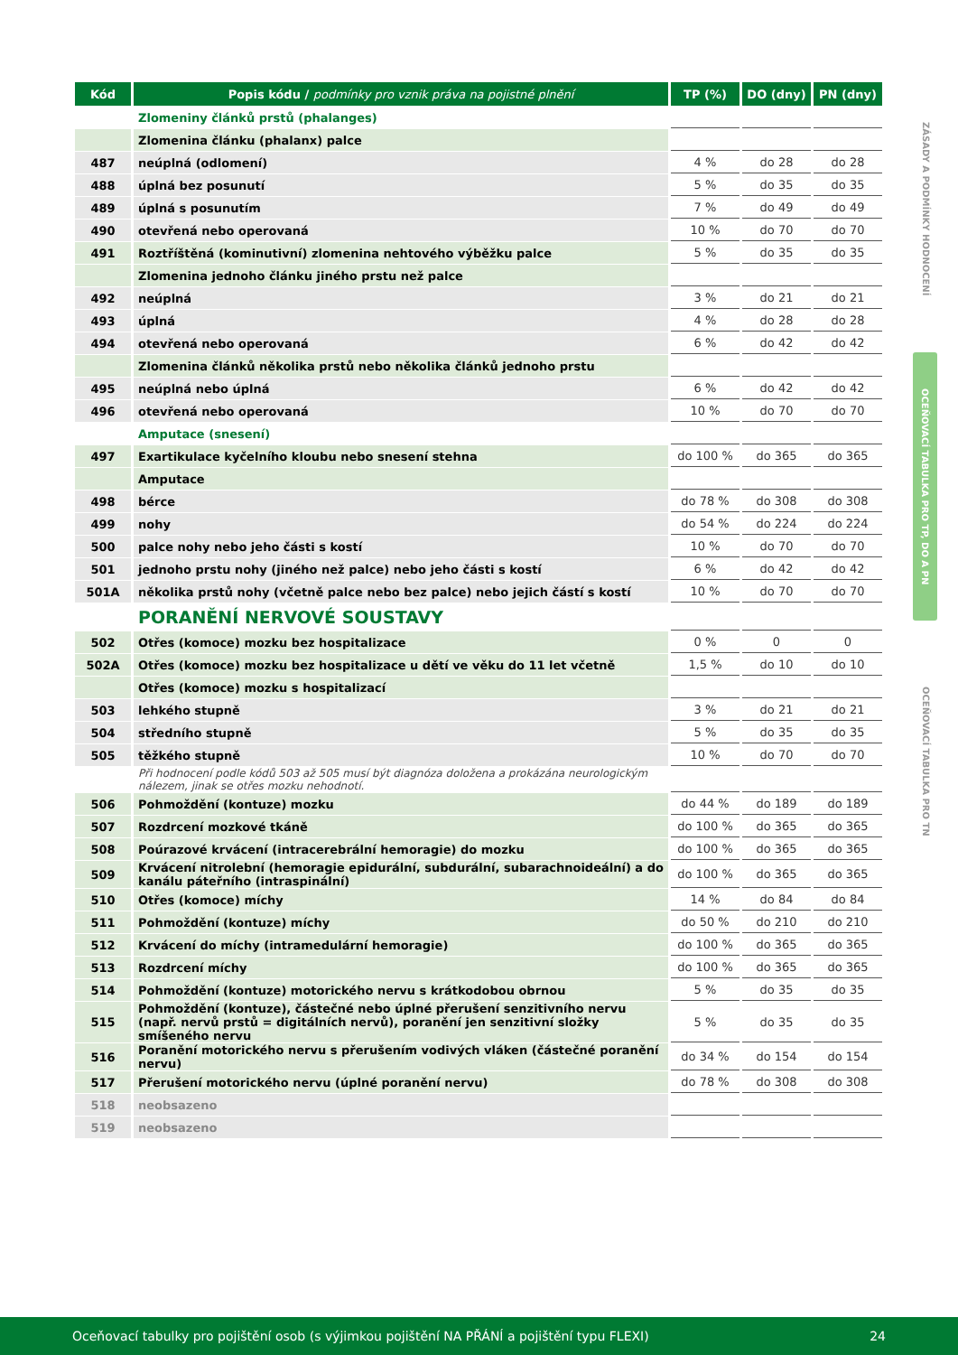| Kód | Popis kódu / podmínky pro vznik práva na pojistné plnění | TP (%) | DO (dny) | PN (dny) |
| --- | --- | --- | --- | --- |
| | Zlomeniny článků prstů (phalanges) | | | |
| | Zlomenina článku (phalanx) palce | | | |
| 487 | neúplná (odlomení) | 4 % | do 28 | do 28 |
| 488 | úplná bez posunutí | 5 % | do 35 | do 35 |
| 489 | úplná s posunutím | 7 % | do 49 | do 49 |
| 490 | otevřená nebo operovaná | 10 % | do 70 | do 70 |
| 491 | Roztříštěná (kominutivní) zlomenina nehtového výběžku palce | 5 % | do 35 | do 35 |
| | Zlomenina jednoho článku jiného prstu než palce | | | |
| 492 | neúplná | 3 % | do 21 | do 21 |
| 493 | úplná | 4 % | do 28 | do 28 |
| 494 | otevřená nebo operovaná | 6 % | do 42 | do 42 |
| | Zlomenina článků několika prstů nebo několika článků jednoho prstu | | | |
| 495 | neúplná nebo úplná | 6 % | do 42 | do 42 |
| 496 | otevřená nebo operovaná | 10 % | do 70 | do 70 |
| | Amputace (snesení) | | | |
| 497 | Exartikulace kyčelního kloubu nebo snesení stehna | do 100 % | do 365 | do 365 |
| | Amputace | | | |
| 498 | bérce | do 78 % | do 308 | do 308 |
| 499 | nohy | do 54 % | do 224 | do 224 |
| 500 | palce nohy nebo jeho části s kostí | 10 % | do 70 | do 70 |
| 501 | jednoho prstu nohy (jiného než palce) nebo jeho části s kostí | 6 % | do 42 | do 42 |
| 501A | několika prstů nohy (včetně palce nebo bez palce) nebo jejich částí s kostí | 10 % | do 70 | do 70 |
| | PORANĚNÍ NERVOVÉ SOUSTAVY | | | |
| 502 | Otřes (komoce) mozku bez hospitalizace | 0 % | 0 | 0 |
| 502A | Otřes (komoce) mozku bez hospitalizace u dětí ve věku do 11 let včetně | 1,5 % | do 10 | do 10 |
| | Otřes (komoce) mozku s hospitalizací | | | |
| 503 | lehkého stupně | 3 % | do 21 | do 21 |
| 504 | středního stupně | 5 % | do 35 | do 35 |
| 505 | těžkého stupně | 10 % | do 70 | do 70 |
| | Při hodnocení podle kódů 503 až 505 musí být diagnóza doložena a prokázána neurologickým nálezem, jinak se otřes mozku nehodnotí. | | | |
| 506 | Pohmoždění (kontuze) mozku | do 44 % | do 189 | do 189 |
| 507 | Rozdrcení mozkové tkáně | do 100 % | do 365 | do 365 |
| 508 | Poúrazové krvácení (intracerebrální hemoragie) do mozku | do 100 % | do 365 | do 365 |
| 509 | Krvácení nitrolební (hemoragie epidurální, subdurální, subarachnoideální) a do kanálu páteřního (intraspinální) | do 100 % | do 365 | do 365 |
| 510 | Otřes (komoce) míchy | 14 % | do 84 | do 84 |
| 511 | Pohmoždění (kontuze) míchy | do 50 % | do 210 | do 210 |
| 512 | Krvácení do míchy (intramedulární hemoragie) | do 100 % | do 365 | do 365 |
| 513 | Rozdrcení míchy | do 100 % | do 365 | do 365 |
| 514 | Pohmoždění (kontuze) motorického nervu s krátkodobou obrnou | 5 % | do 35 | do 35 |
| 515 | Pohmoždění (kontuze), částečné nebo úplné přerušení senzitivního nervu (např. nervů prstů = digitálních nervů), poranění jen senzitivní složky smíšeného nervu | 5 % | do 35 | do 35 |
| 516 | Poranění motorického nervu s přerušením vodivých vláken (částečné poranění nervu) | do 34 % | do 154 | do 154 |
| 517 | Přerušení motorického nervu (úplné poranění nervu) | do 78 % | do 308 | do 308 |
| 518 | neobsazeno | | | |
| 519 | neobsazeno | | | |
ZÁSADY A PODMÍNKY HODNOCENÍ
OCEŇOVACÍ TABULKA PRO TP, DO A PN
OCEŇOVACÍ TABULKA PRO TN
Oceňovací tabulky pro pojištění osob (s výjimkou pojištění NA PŘÁNÍ a pojištění typu FLEXI) 24